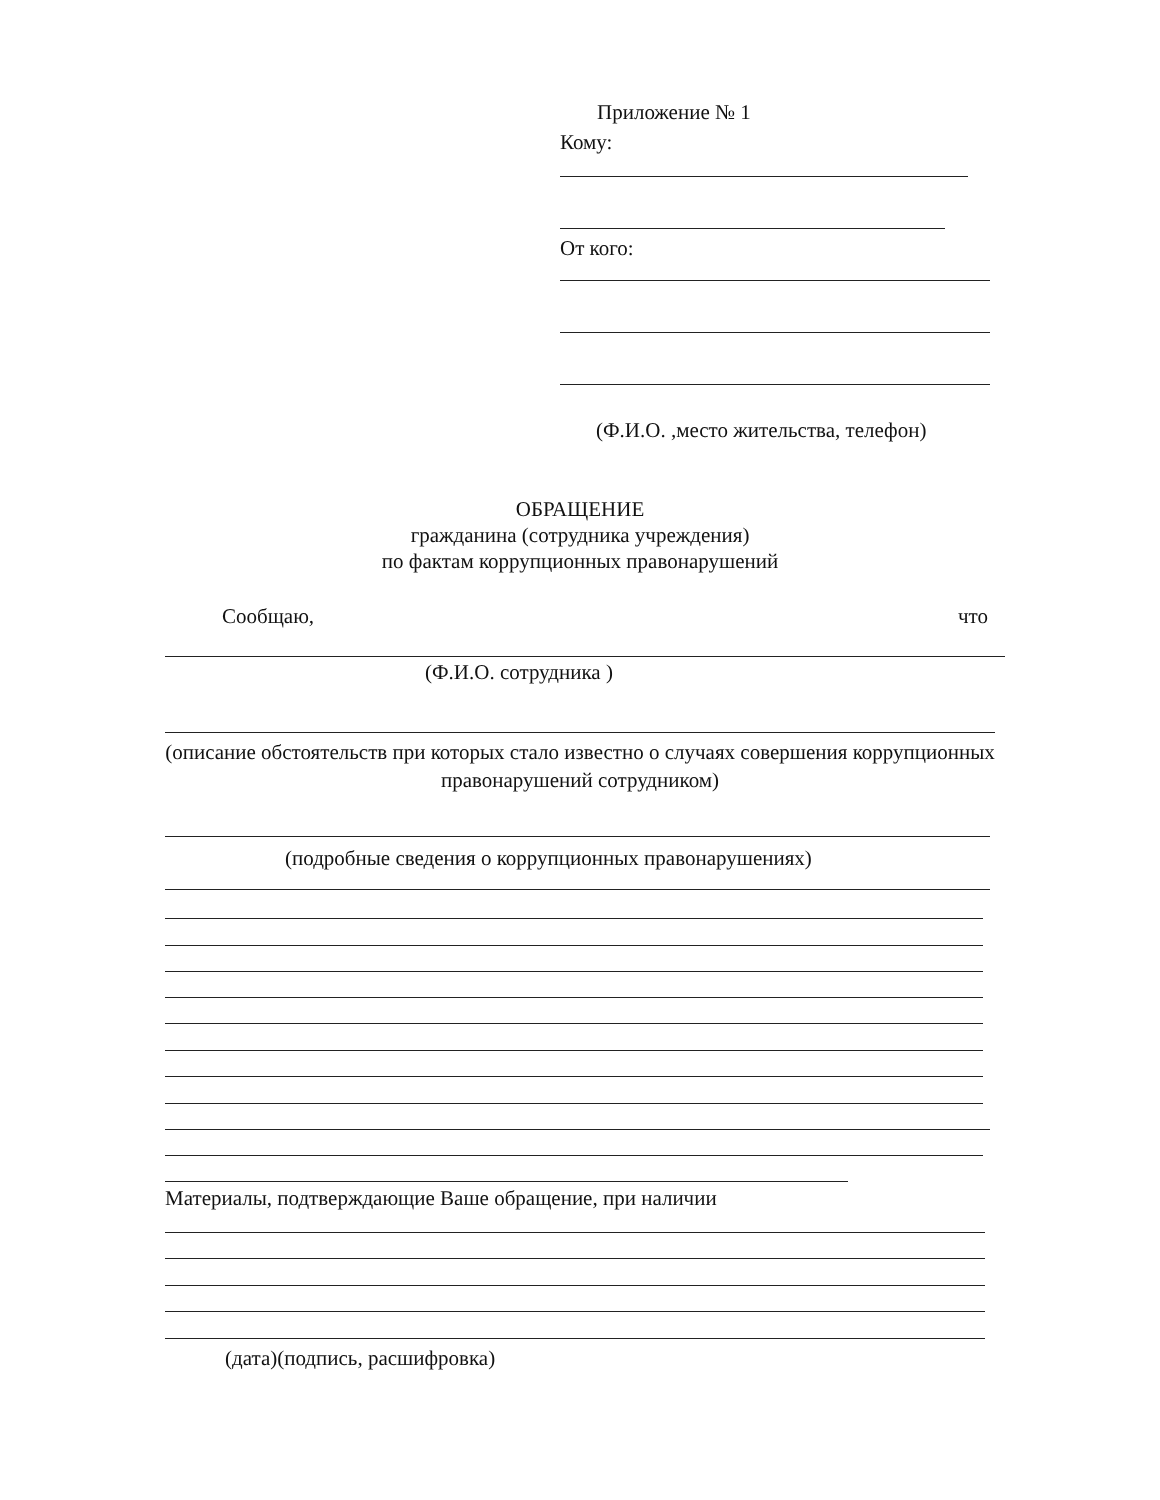Приложение № 1
Кому:
От кого:
(Ф.И.О. ,место жительства, телефон)
ОБРАЩЕНИЕ
гражданина (сотрудника учреждения)
по фактам коррупционных правонарушений
Сообщаю, что
(Ф.И.О. сотрудника )
(описание обстоятельств при которых стало известно о случаях совершения коррупционных правонарушений сотрудником)
(подробные сведения о коррупционных правонарушениях)
Материалы, подтверждающие Ваше обращение, при наличии
(дата)(подпись, расшифровка)